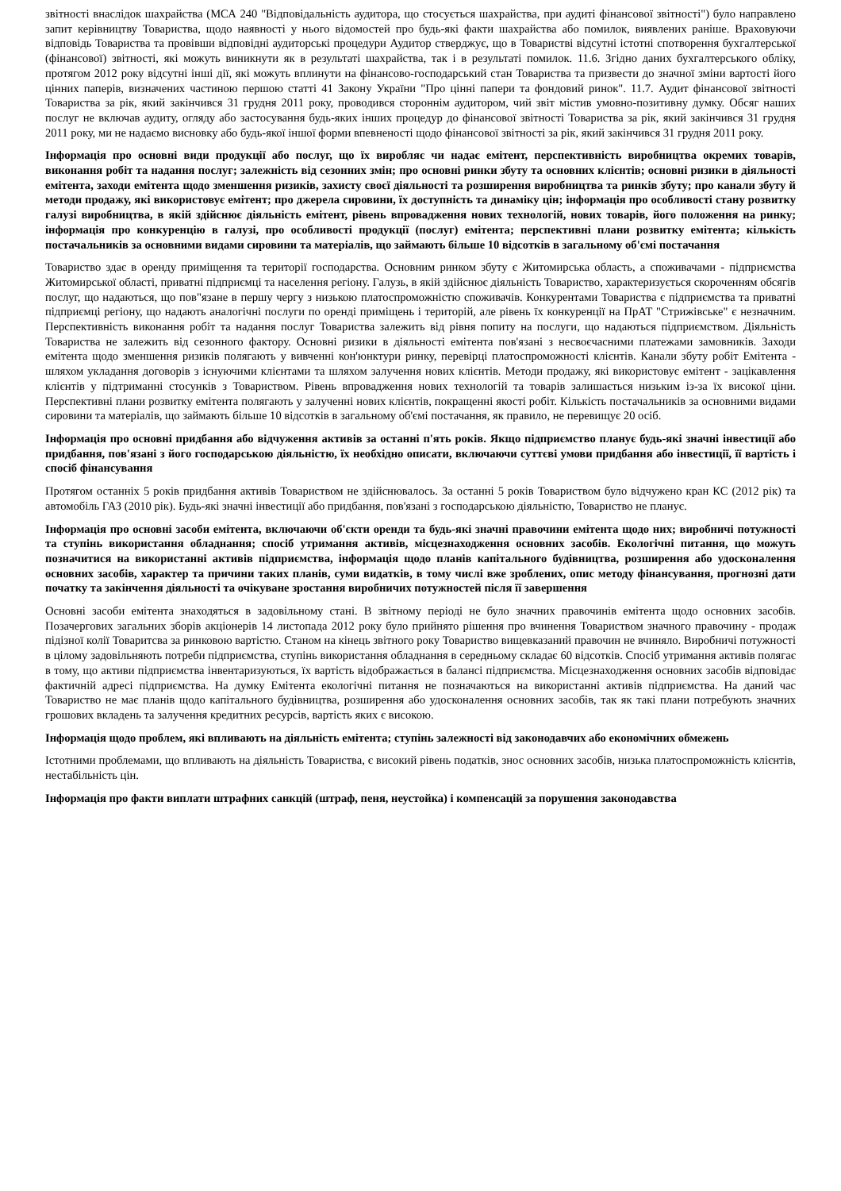звітності внаслідок шахрайства (МСА 240 "Відповідальність аудитора, що стосується шахрайства, при аудиті фінансової звітності") було направлено запит керівництву Товариства, щодо наявності у нього відомостей про будь-які факти шахрайства або помилок, виявлених раніше. Враховуючи відповідь Товариства та провівши відповідні аудиторські процедури Аудитор стверджує, що в Товаристві відсутні істотні спотворення бухгалтерської (фінансової) звітності, які можуть виникнути як в результаті шахрайства, так і в результаті помилок. 11.6. Згідно даних бухгалтерського обліку, протягом 2012 року відсутні інші дії, які можуть вплинути на фінансово-господарський стан Товариства та призвести до значної зміни вартості його цінних паперів, визначених частиною першою статті 41 Закону України "Про цінні папери та фондовий ринок". 11.7. Аудит фінансової звітності Товариства за рік, який закінчився 31 грудня 2011 року, проводився стороннім аудитором, чий звіт містив умовно-позитивну думку. Обсяг наших послуг не включав аудиту, огляду або застосування будь-яких інших процедур до фінансової звітності Товариства за рік, який закінчився 31 грудня 2011 року, ми не надаємо висновку або будь-якої іншої форми впевненості щодо фінансової звітності за рік, який закінчився 31 грудня 2011 року.
Інформація про основні види продукції або послуг, що їх виробляє чи надає емітент, перспективність виробництва окремих товарів, виконання робіт та надання послуг; залежність від сезонних змін; про основні ринки збуту та основних клієнтів; основні ризики в діяльності емітента, заходи емітента щодо зменшення ризиків, захисту своєї діяльності та розширення виробництва та ринків збуту; про канали збуту й методи продажу, які використовує емітент; про джерела сировини, їх доступність та динаміку цін; інформація про особливості стану розвитку галузі виробництва, в якій здійснює діяльність емітент, рівень впровадження нових технологій, нових товарів, його положення на ринку; інформація про конкуренцію в галузі, про особливості продукції (послуг) емітента; перспективні плани розвитку емітента; кількість постачальників за основними видами сировини та матеріалів, що займають більше 10 відсотків в загальному об'ємі постачання
Товариство здає в оренду приміщення та території господарства. Основним ринком збуту є Житомирська область, а споживачами - підприємства Житомирської області, приватні підприємці та населення регіону. Галузь, в якій здійснює діяльність Товариство, характеризується скороченням обсягів послуг, що надаються, що пов"язане в першу чергу з низькою платоспроможністю споживачів. Конкурентами Товариства є підприємства та приватні підприємці регіону, що надають аналогічні послуги по оренді приміщень і територій, але рівень їх конкуренції на ПрАТ "Стрижівське" є незначним. Перспективність виконання робіт та надання послуг Товариства залежить від рівня попиту на послуги, що надаються підприємством. Діяльність Товариства не залежить від сезонного фактору. Основні ризики в діяльності емітента пов'язані з несвоєчасними платежами замовників. Заходи емітента щодо зменшення ризиків полягають у вивченні кон'юнктури ринку, перевірці платоспроможності клієнтів. Канали збуту робіт Емітента - шляхом укладання договорів з існуючими клієнтами та шляхом залучення нових клієнтів. Методи продажу, які використовує емітент - зацікавлення клієнтів у підтриманні стосунків з Товариством. Рівень впровадження нових технологій та товарів залишається низьким із-за їх високої ціни. Перспективні плани розвитку емітента полягають у залученні нових клієнтів, покращенні якості робіт. Кількість постачальників за основними видами сировини та матеріалів, що займають більше 10 відсотків в загальному об'ємі постачання, як правило, не перевищує 20 осіб.
Інформація про основні придбання або відчуження активів за останні п'ять років. Якщо підприємство планує будь-які значні інвестиції або придбання, пов'язані з його господарською діяльністю, їх необхідно описати, включаючи суттєві умови придбання або інвестиції, її вартість і спосіб фінансування
Протягом останніх 5 років придбання активів Товариством не здійснювалось. За останні 5 років Товариством було відчужено кран КС (2012 рік) та автомобіль ГАЗ (2010 рік). Будь-які значні інвестиції або придбання, пов'язані з господарською діяльністю, Товариство не планує.
Інформація про основні засоби емітента, включаючи об'єкти оренди та будь-які значні правочини емітента щодо них; виробничі потужності та ступінь використання обладнання; спосіб утримання активів, місцезнаходження основних засобів. Екологічні питання, що можуть позначитися на використанні активів підприємства, інформація щодо планів капітального будівництва, розширення або удосконалення основних засобів, характер та причини таких планів, суми видатків, в тому числі вже зроблених, опис методу фінансування, прогнозні дати початку та закінчення діяльності та очікуване зростання виробничих потужностей після її завершення
Основні засоби емітента знаходяться в задовільному стані. В звітному періоді не було значних правочинів емітента щодо основних засобів. Позачергових загальних зборів акціонерів 14 листопада 2012 року було прийнято рішення про вчинення Товариством значного правочину - продаж підізної колії Товаритсва за ринковою вартістю. Станом на кінець звітного року Товариство вищевказаний правочин не вчиняло. Виробничі потужності в цілому задовільняють потреби підприємства, ступінь використання обладнання в середньому складає 60 відсотків. Спосіб утримання активів полягає в тому, що активи підприємства інвентаризуються, їх вартість відображається в балансі підприємства. Місцезнаходження основних засобів відповідає фактичній адресі підприємства. На думку Емітента екологічні питання не позначаються на використанні активів підприємства. На даний час Товариство не має планів щодо капітального будівництва, розширення або удосконалення основних засобів, так як такі плани потребують значних грошових вкладень та залучення кредитних ресурсів, вартість яких є високою.
Інформація щодо проблем, які впливають на діяльність емітента; ступінь залежності від законодавчих або економічних обмежень
Істотними проблемами, що впливають на діяльність Товариства, є високий рівень податків, знос основних засобів, низька платоспроможність клієнтів, нестабільність цін.
Інформація про факти виплати штрафних санкцій (штраф, пеня, неустойка) і компенсацій за порушення законодавства